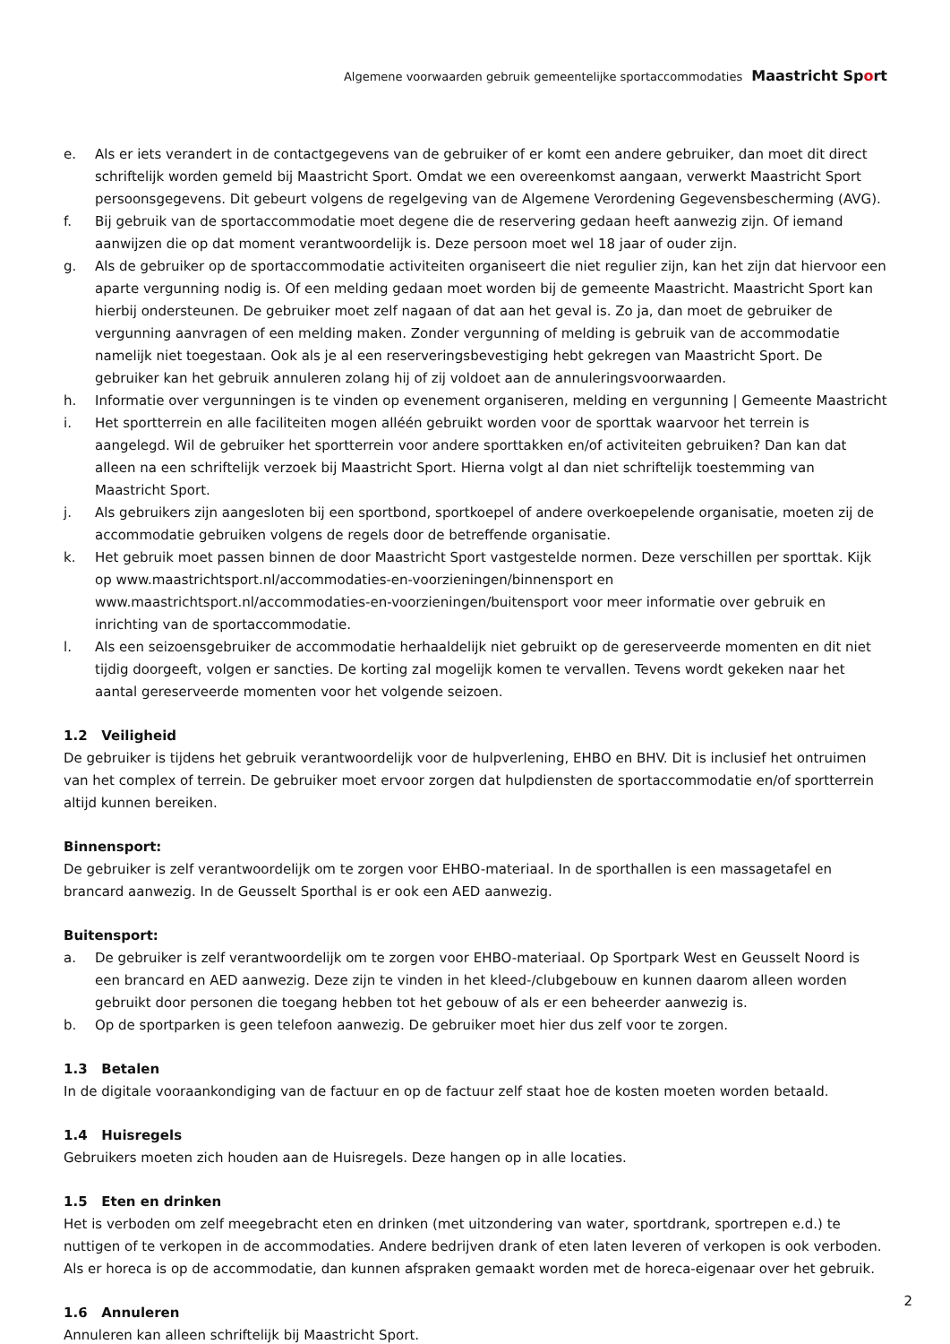Algemene voorwaarden gebruik gemeentelijke sportaccommodaties Maastricht Sport
e. Als er iets verandert in de contactgegevens van de gebruiker of er komt een andere gebruiker, dan moet dit direct schriftelijk worden gemeld bij Maastricht Sport. Omdat we een overeenkomst aangaan, verwerkt Maastricht Sport persoonsgegevens. Dit gebeurt volgens de regelgeving van de Algemene Verordening Gegevensbescherming (AVG).
f. Bij gebruik van de sportaccommodatie moet degene die de reservering gedaan heeft aanwezig zijn. Of iemand aanwijzen die op dat moment verantwoordelijk is. Deze persoon moet wel 18 jaar of ouder zijn.
g. Als de gebruiker op de sportaccommodatie activiteiten organiseert die niet regulier zijn, kan het zijn dat hiervoor een aparte vergunning nodig is. Of een melding gedaan moet worden bij de gemeente Maastricht. Maastricht Sport kan hierbij ondersteunen. De gebruiker moet zelf nagaan of dat aan het geval is. Zo ja, dan moet de gebruiker de vergunning aanvragen of een melding maken. Zonder vergunning of melding is gebruik van de accommodatie namelijk niet toegestaan. Ook als je al een reserveringsbevestiging hebt gekregen van Maastricht Sport. De gebruiker kan het gebruik annuleren zolang hij of zij voldoet aan de annuleringsvoorwaarden.
h. Informatie over vergunningen is te vinden op evenement organiseren, melding en vergunning | Gemeente Maastricht
i. Het sportterrein en alle faciliteiten mogen alléén gebruikt worden voor de sporttak waarvoor het terrein is aangelegd. Wil de gebruiker het sportterrein voor andere sporttakken en/of activiteiten gebruiken? Dan kan dat alleen na een schriftelijk verzoek bij Maastricht Sport. Hierna volgt al dan niet schriftelijk toestemming van Maastricht Sport.
j. Als gebruikers zijn aangesloten bij een sportbond, sportkoepel of andere overkoepelende organisatie, moeten zij de accommodatie gebruiken volgens de regels door de betreffende organisatie.
k. Het gebruik moet passen binnen de door Maastricht Sport vastgestelde normen. Deze verschillen per sporttak. Kijk op www.maastrichtsport.nl/accommodaties-en-voorzieningen/binnensport en www.maastrichtsport.nl/accommodaties-en-voorzieningen/buitensport voor meer informatie over gebruik en inrichting van de sportaccommodatie.
l. Als een seizoensgebruiker de accommodatie herhaaldelijk niet gebruikt op de gereserveerde momenten en dit niet tijdig doorgeeft, volgen er sancties. De korting zal mogelijk komen te vervallen. Tevens wordt gekeken naar het aantal gereserveerde momenten voor het volgende seizoen.
1.2 Veiligheid
De gebruiker is tijdens het gebruik verantwoordelijk voor de hulpverlening, EHBO en BHV. Dit is inclusief het ontruimen van het complex of terrein. De gebruiker moet ervoor zorgen dat hulpdiensten de sportaccommodatie en/of sportterrein altijd kunnen bereiken.
Binnensport:
De gebruiker is zelf verantwoordelijk om te zorgen voor EHBO-materiaal. In de sporthallen is een massagetafel en brancard aanwezig. In de Geusselt Sporthal is er ook een AED aanwezig.
Buitensport:
a. De gebruiker is zelf verantwoordelijk om te zorgen voor EHBO-materiaal. Op Sportpark West en Geusselt Noord is een brancard en AED aanwezig. Deze zijn te vinden in het kleed-/clubgebouw en kunnen daarom alleen worden gebruikt door personen die toegang hebben tot het gebouw of als er een beheerder aanwezig is.
b. Op de sportparken is geen telefoon aanwezig. De gebruiker moet hier dus zelf voor te zorgen.
1.3 Betalen
In de digitale vooraankondiging van de factuur en op de factuur zelf staat hoe de kosten moeten worden betaald.
1.4 Huisregels
Gebruikers moeten zich houden aan de Huisregels. Deze hangen op in alle locaties.
1.5 Eten en drinken
Het is verboden om zelf meegebracht eten en drinken (met uitzondering van water, sportdrank, sportrepen e.d.) te nuttigen of te verkopen in de accommodaties. Andere bedrijven drank of eten laten leveren of verkopen is ook verboden. Als er horeca is op de accommodatie, dan kunnen afspraken gemaakt worden met de horeca-eigenaar over het gebruik.
1.6 Annuleren
Annuleren kan alleen schriftelijk bij Maastricht Sport.
2